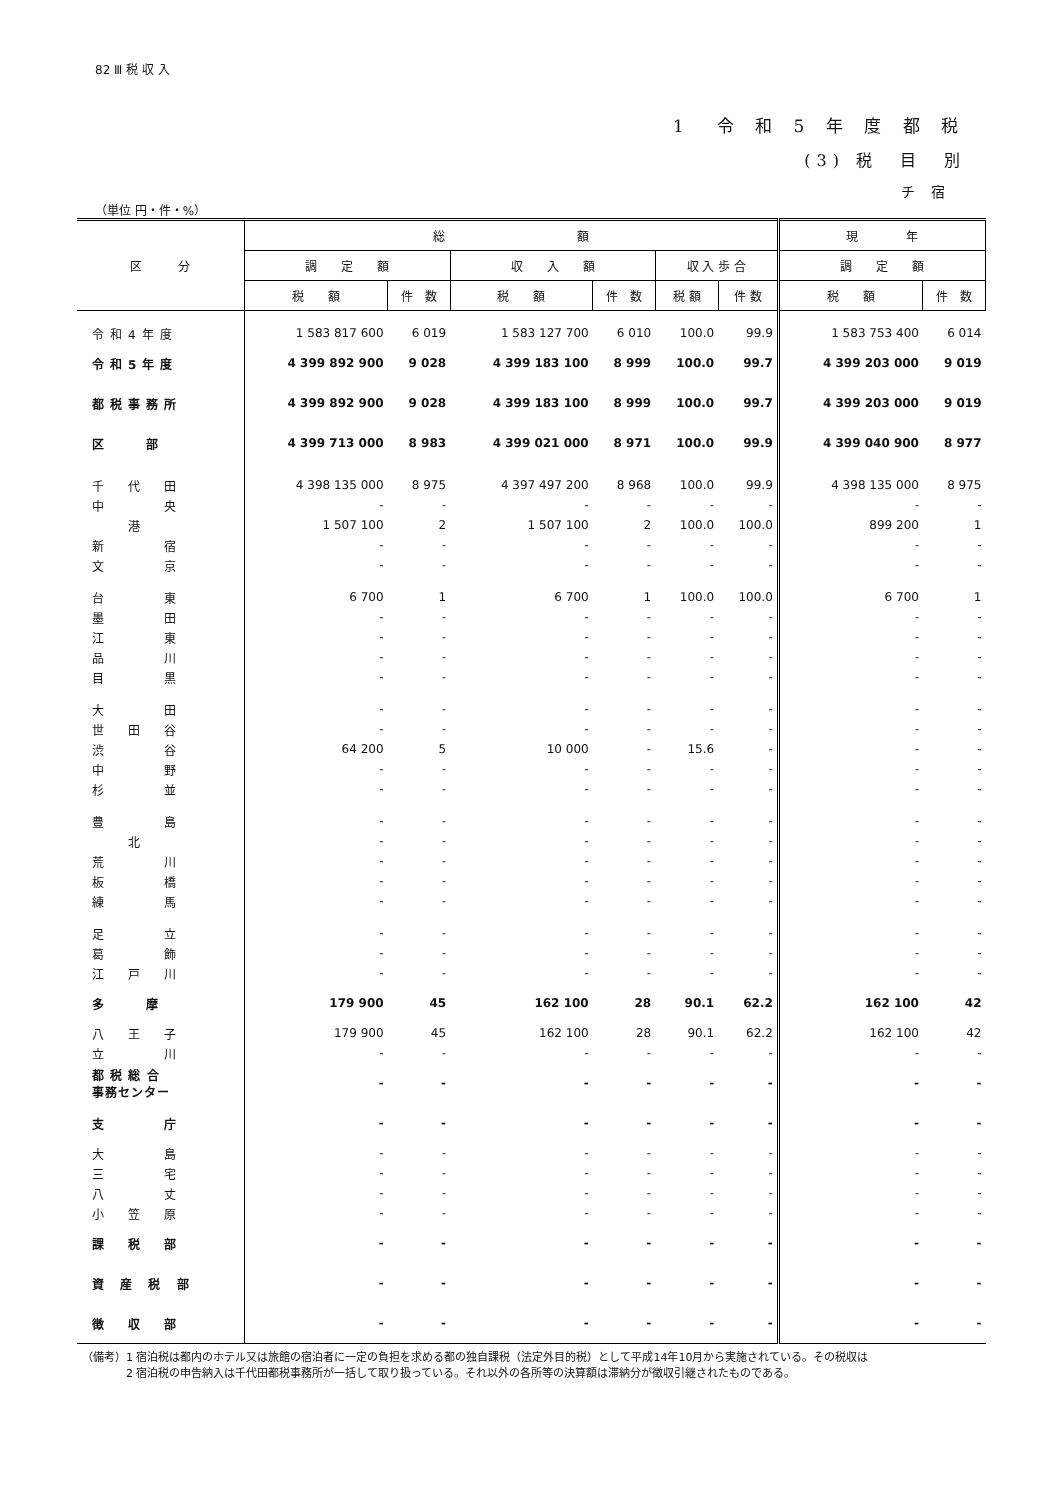82 Ⅲ 税 収 入
1　令 和 5 年 度 都 税
(3) 税　目　別
チ 宿
（単位 円・件・%）
| 区 分 | 総 額 | | | | | | 現 年 | |
| --- | --- | --- | --- | --- | --- | --- | --- | --- |
| | 調 定 額 | | 収 入 額 | | 収 入 歩 合 | | 調 定 額 | |
| | 税 額 | 件 数 | 税 額 | 件 数 | 税 額 | 件 数 | 税 額 | 件 数 |
| 令和4年度 | 1 583 817 600 | 6 019 | 1 583 127 700 | 6 010 | 100.0 | 99.9 | 1 583 753 400 | 6 014 |
| 令和5年度 | 4 399 892 900 | 9 028 | 4 399 183 100 | 8 999 | 100.0 | 99.7 | 4 399 203 000 | 9 019 |
| 都税事務所 | 4 399 892 900 | 9 028 | 4 399 183 100 | 8 999 | 100.0 | 99.7 | 4 399 203 000 | 9 019 |
| 区 部 | 4 399 713 000 | 8 983 | 4 399 021 000 | 8 971 | 100.0 | 99.9 | 4 399 040 900 | 8 977 |
| 千 代 田 | 4 398 135 000 | 8 975 | 4 397 497 200 | 8 968 | 100.0 | 99.9 | 4 398 135 000 | 8 975 |
| 中 央 | - | - | - | - | - | - | - | - |
| 港 | 1 507 100 | 2 | 1 507 100 | 2 | 100.0 | 100.0 | 899 200 | 1 |
| 新 宿 | - | - | - | - | - | - | - | - |
| 文 京 | - | - | - | - | - | - | - | - |
| 台 東 | 6 700 | 1 | 6 700 | 1 | 100.0 | 100.0 | 6 700 | 1 |
| 墨 田 | - | - | - | - | - | - | - | - |
| 江 東 | - | - | - | - | - | - | - | - |
| 品 川 | - | - | - | - | - | - | - | - |
| 目 黒 | - | - | - | - | - | - | - | - |
| 大 田 | - | - | - | - | - | - | - | - |
| 世 田 谷 | - | - | - | - | - | - | - | - |
| 渋 谷 | 64 200 | 5 | 10 000 | - | 15.6 | - | - | - |
| 中 野 | - | - | - | - | - | - | - | - |
| 杉 並 | - | - | - | - | - | - | - | - |
| 豊 島 | - | - | - | - | - | - | - | - |
| 北 | - | - | - | - | - | - | - | - |
| 荒 川 | - | - | - | - | - | - | - | - |
| 板 橋 | - | - | - | - | - | - | - | - |
| 練 馬 | - | - | - | - | - | - | - | - |
| 足 立 | - | - | - | - | - | - | - | - |
| 葛 飾 | - | - | - | - | - | - | - | - |
| 江 戸 川 | - | - | - | - | - | - | - | - |
| 多 摩 | 179 900 | 45 | 162 100 | 28 | 90.1 | 62.2 | 162 100 | 42 |
| 八 王 子 | 179 900 | 45 | 162 100 | 28 | 90.1 | 62.2 | 162 100 | 42 |
| 立 川 | - | - | - | - | - | - | - | - |
| 都 税 総 合 事務センター | - | - | - | - | - | - | - | - |
| 支 庁 | - | - | - | - | - | - | - | - |
| 大 島 | - | - | - | - | - | - | - | - |
| 三 宅 | - | - | - | - | - | - | - | - |
| 八 丈 | - | - | - | - | - | - | - | - |
| 小 笠 原 | - | - | - | - | - | - | - | - |
| 課 税 部 | - | - | - | - | - | - | - | - |
| 資 産 税 部 | - | - | - | - | - | - | - | - |
| 徴 収 部 | - | - | - | - | - | - | - | - |
（備考）1 宿泊税は都内のホテル又は旅館の宿泊者に一定の負担を求める都の独自課税（法定外目的税）として平成14年10月から実施されている。その税収は
　　　　2 宿泊税の申告納入は千代田都税事務所が一括して取り扱っている。それ以外の各所等の決算額は滞納分が徴収引継されたものである。